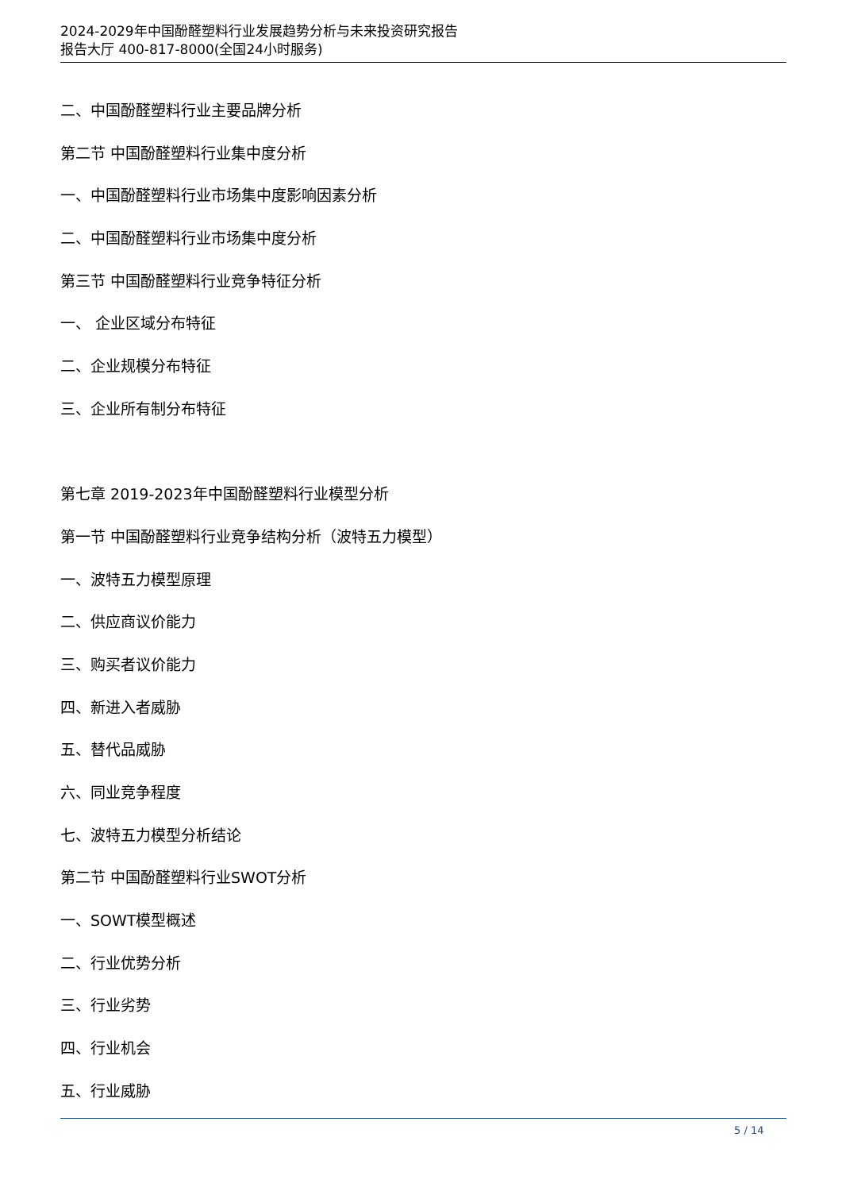2024-2029年中国酚醛塑料行业发展趋势分析与未来投资研究报告
报告大厅 400-817-8000(全国24小时服务)
二、中国酚醛塑料行业主要品牌分析
第二节 中国酚醛塑料行业集中度分析
一、中国酚醛塑料行业市场集中度影响因素分析
二、中国酚醛塑料行业市场集中度分析
第三节 中国酚醛塑料行业竞争特征分析
一、 企业区域分布特征
二、企业规模分布特征
三、企业所有制分布特征
第七章 2019-2023年中国酚醛塑料行业模型分析
第一节 中国酚醛塑料行业竞争结构分析（波特五力模型）
一、波特五力模型原理
二、供应商议价能力
三、购买者议价能力
四、新进入者威胁
五、替代品威胁
六、同业竞争程度
七、波特五力模型分析结论
第二节 中国酚醛塑料行业SWOT分析
一、SOWT模型概述
二、行业优势分析
三、行业劣势
四、行业机会
五、行业威胁
5 / 14